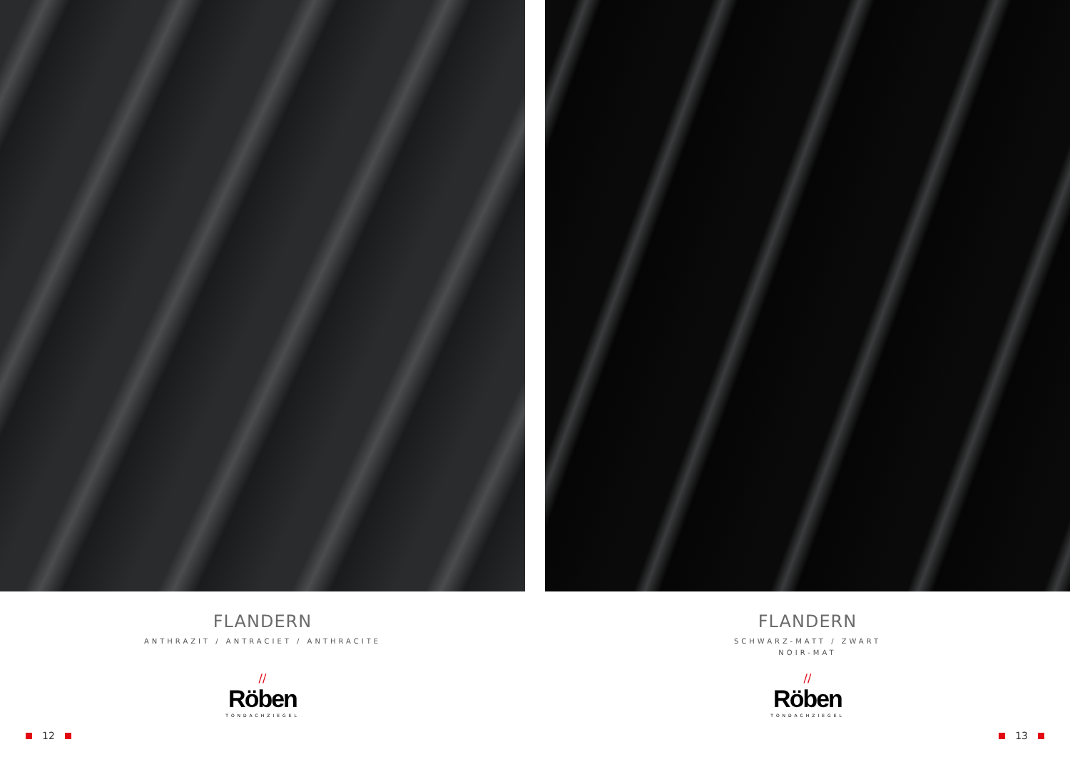FLANDERN
ANTHRAZIT / ANTRACIET / ANTHRACITE
//
Röben
TONDACHZIEGEL
12
FLANDERN
SCHWARZ-MATT / ZWART
NOIR-MAT
//
Röben
TONDACHZIEGEL
13